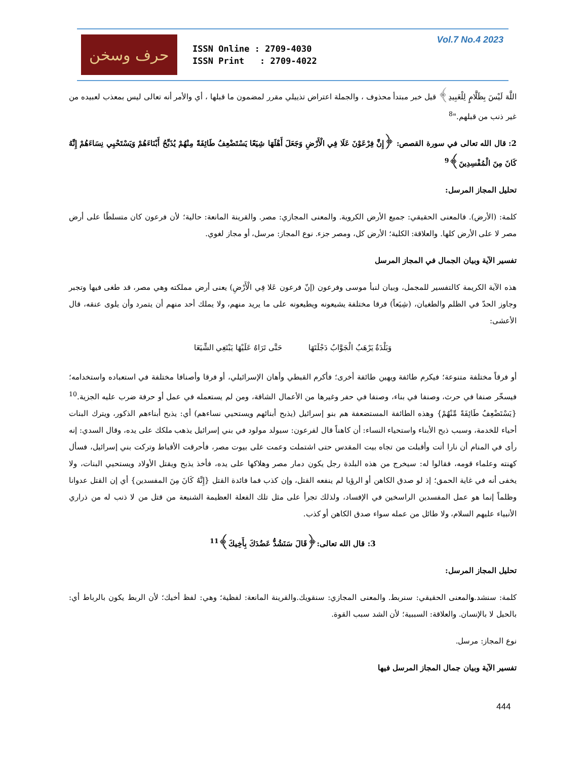حرف وسخن
ISSN Online : 2709-4030
ISSN Print : 2709-4022
Vol.7 No.4 2023
اللَّهَ لَيْسَ بِظَلَّامٍ لِلْعَبِيدِ﴾ قيل خبر مبتدأ محذوف ، والجملة اعتراض تذييلي مقرر لمضمون ما قبلها ، أي والأمر أنه تعالى ليس بمعذب لعبيده من غير ذنب من قبلهم."<sup>8</sup>
2: قال الله تعالى في سورة القصص: ﴿إِنَّ فِرْعَوْنَ عَلَا فِي الْأَرْضِ وَجَعَلَ أَهْلَهَا شِيَعًا يَسْتَضْعِفُ طَائِفَةً مِنْهُمْ يُذَبِّحُ أَبْنَاءَهُمْ وَيَسْتَحْيِي نِسَاءَهُمْ إِنَّهُ كَانَ مِنَ الْمُفْسِدِينَ﴾<sup>9</sup>
تحليل المجاز المرسل:
كلمة: (الأرض). فالمعنى الحقيقي: جميع الأرض الكروية. والمعنى المجازي: مصر. والقرينة المانعة: حالية؛ لأن فرعون كان متسلطًا على أرض مصر لا على الأرض كلها. والعلاقة: الكلية؛ الأرض كل، ومصر جزء. نوع المجاز: مرسل، أو مجاز لغوي.
تفسير الآية وبيان الجمال في المجاز المرسل
هذه الآية الكريمة كالتفسير للمجمل، وبيان لنبأ موسى وفرعون (إنّ فرعون عَلا فِي الْأَرْضِ) يعنى أرض مملكته وهي مصر، قد طغى فيها وتجبر وجاوز الحدّ في الظلم والطغيان، (شِيَعاً) فرقا مختلفة يشيعونه ويطيعونه على ما يريد منهم، ولا يملك أحد منهم أن يتمرد وأن يلوى عنقه، قال الأعشى:
وَبَلْدَةٌ يَرْهَبُ الْجَوَّابُ دَجْلَتَهَا حَتَّى تَرَاهُ عَلَيْهَا يَبْتَغِي الشِّيَعَا
أو فرقاً مختلفة متنوعة؛ فيكرم طائفة ويهين طائفة أخرى؛ فأكرم القبطي وأهان الإسرائيلي، أو فرقا وأصنافا مختلفة في استعباده واستخدامه؛ فيسخّر صنفا في حرث، وصنفا في بناء، وصنفا في حفر وغيرها من الأعمال الشاقة، ومن لم يستعمله في عمل أو حرفة ضرب عليه الجزية.<sup>10</sup> {يَسْتَضْعِفُ طَائِفَةً مِّنْهُمْ} وهذه الطائفة المستضعفة هم بنو إسرائيل (يذبح أبنائهم ويستحيي نساءهم) أي: يذبح أبناءهم الذكور، ويترك البنات أحياء للخدمة، وسبب ذبح الأبناء واستحياء النساء: أن كاهناً قال لفرعون: سيولد مولود في بني إسرائيل يذهب ملكك على يده، وقال السدي: إنه رأى في المنام أن نارا أتت وأقبلت من تجاه بيت المقدس حتى اشتملت وعمت على بيوت مصر، فأحرقت الأقباط وتركت بني إسرائيل، فسأل كهنته وعلماء قومه، فقالوا له: سيخرج من هذه البلدة رجل يكون دمار مصر وهلاكها على يده، فأخذ يذبح ويقتل الأولاد ويستحيي البنات، ولا يخفى أنه في غاية الحمق؛ إذ لو صدق الكاهن أو الرؤيا لم ينفعه القتل، وإن كذب فما فائدة القتل {إِنَّهُ كَانَ مِنَ المفسدين} أي إن القتل عدوانا وظلماً إنما هو عمل المفسدين الراسخين في الإفساد، ولذلك تجرأ على مثل تلك الفعلة العظيمة الشنيعة من قتل من لا ذنب له من ذراري الأنبياء عليهم السلام، ولا طائل من عمله سواء صدق الكاهن أو كذب.
3: قال الله تعالى:﴿قَالَ سَنَشُدُّ عَضُدَكَ بِأَخِيكَ﴾<sup>11</sup>
تحليل المجاز المرسل:
كلمة: سنشد.والمعنى الحقيقي: سنربط. والمعنى المجازي: سنقويك.والقرينة المانعة: لفظية؛ وهي: لفظ أخيك؛ لأن الربط يكون بالرباط أي: بالحبل لا بالإنسان. والعلاقة: السببية؛ لأن الشد سبب القوة.
نوع المجاز: مرسل.
تفسير الآية وبيان جمال المجاز المرسل فيها
444